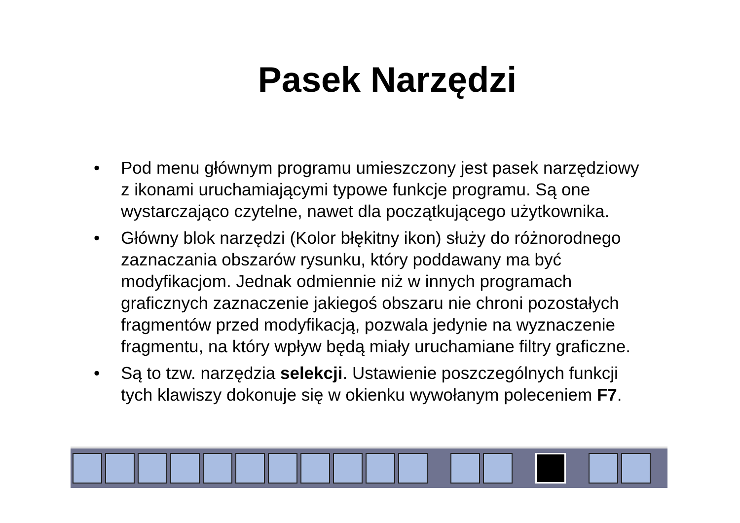Pasek Narzędzi
• Pod menu głównym programu umieszczony jest pasek narzędziowy z ikonami uruchamiającymi typowe funkcje programu. Są one wystarczająco czytelne, nawet dla początkującego użytkownika.
• Główny blok narzędzi (Kolor błękitny ikon) służy do różnorodnego zaznaczania obszarów rysunku, który poddawany ma być modyfikacjom. Jednak odmiennie niż w innych programach graficznych zaznaczenie jakiegoś obszaru nie chroni pozostałych fragmentów przed modyfikacją, pozwala jedynie na wyznaczenie fragmentu, na który wpływ będą miały uruchamiane filtry graficzne.
• Są to tzw. narzędzia selekcji. Ustawienie poszczególnych funkcji tych klawiszy dokonuje się w okienku wywołanym poleceniem F7.